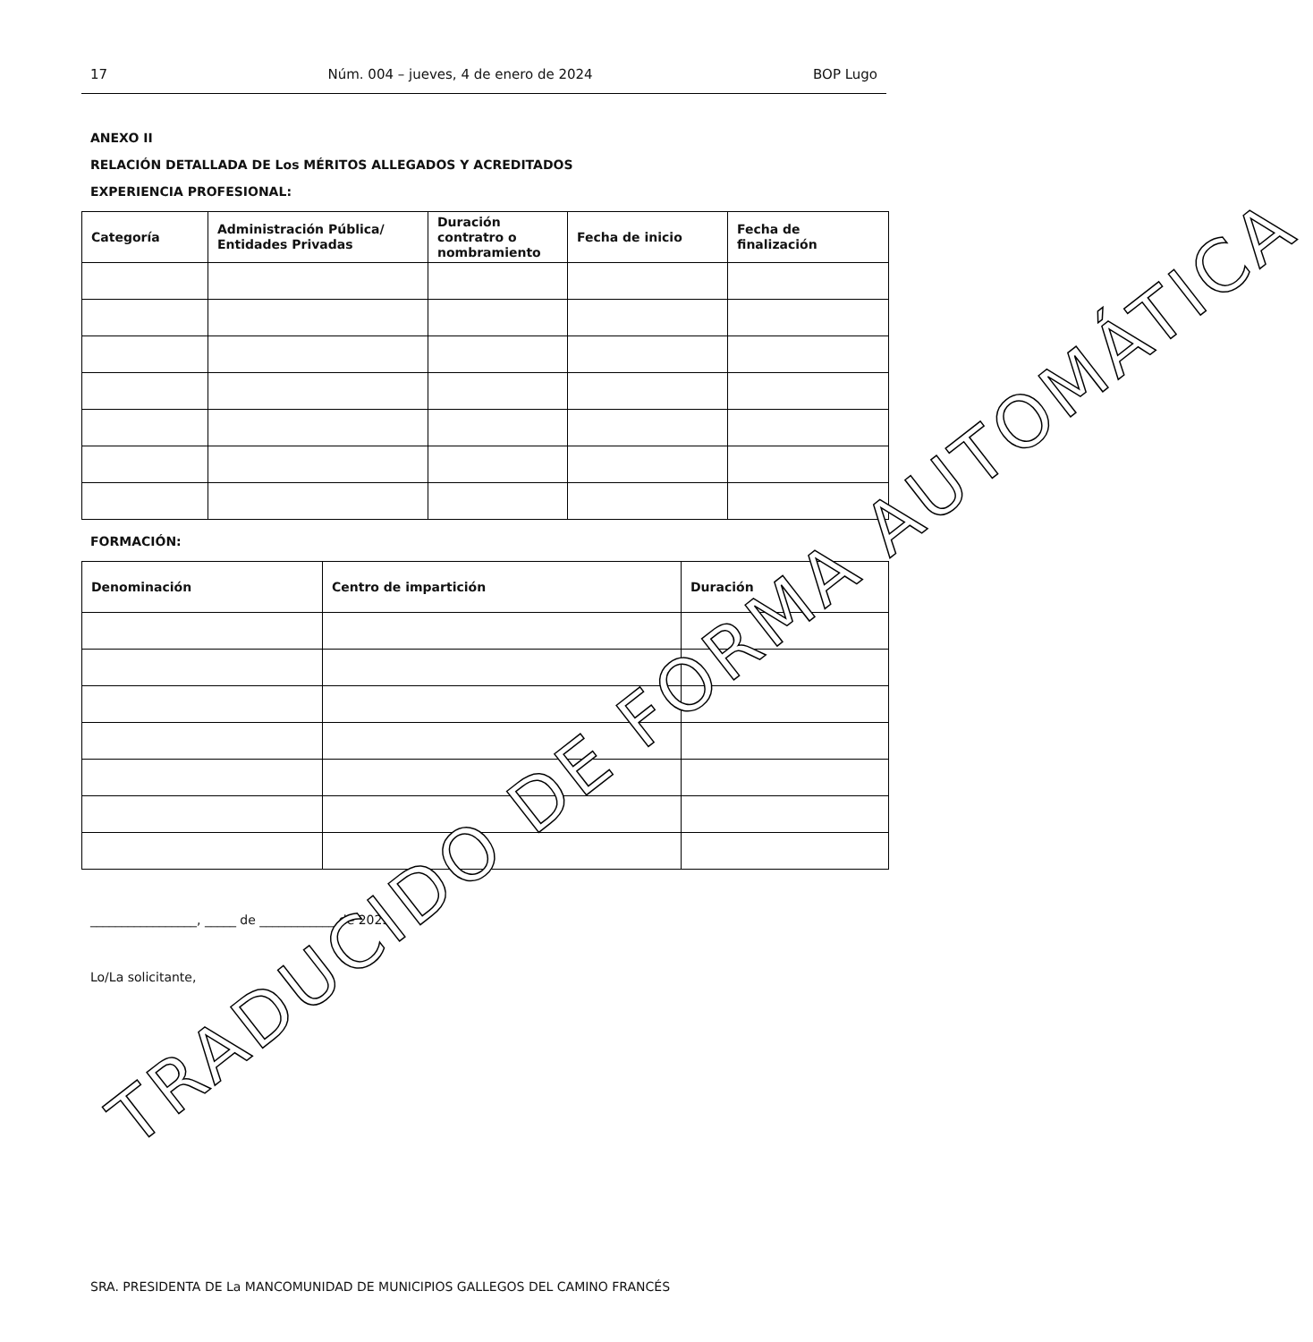17 Núm. 004 – jueves, 4 de enero de 2024 BOP Lugo
ANEXO II
RELACIÓN DETALLADA DE Los MÉRITOS ALLEGADOS Y ACREDITADOS
EXPERIENCIA PROFESIONAL:
| Categoría | Administración Pública/ Entidades Privadas | Duración contratro o nombramiento | Fecha de inicio | Fecha de finalización |
| --- | --- | --- | --- | --- |
FORMACIÓN:
| Denominación | Centro de impartición | Duración |
| --- | --- | --- |
_________________, _____ de ____________ de 2023
Lo/La solicitante,
SRA. PRESIDENTA DE La MANCOMUNIDAD DE MUNICIPIOS GALLEGOS DEL CAMINO FRANCÉS
TRADUCIDO DE FORMA AUTOMÁTICA